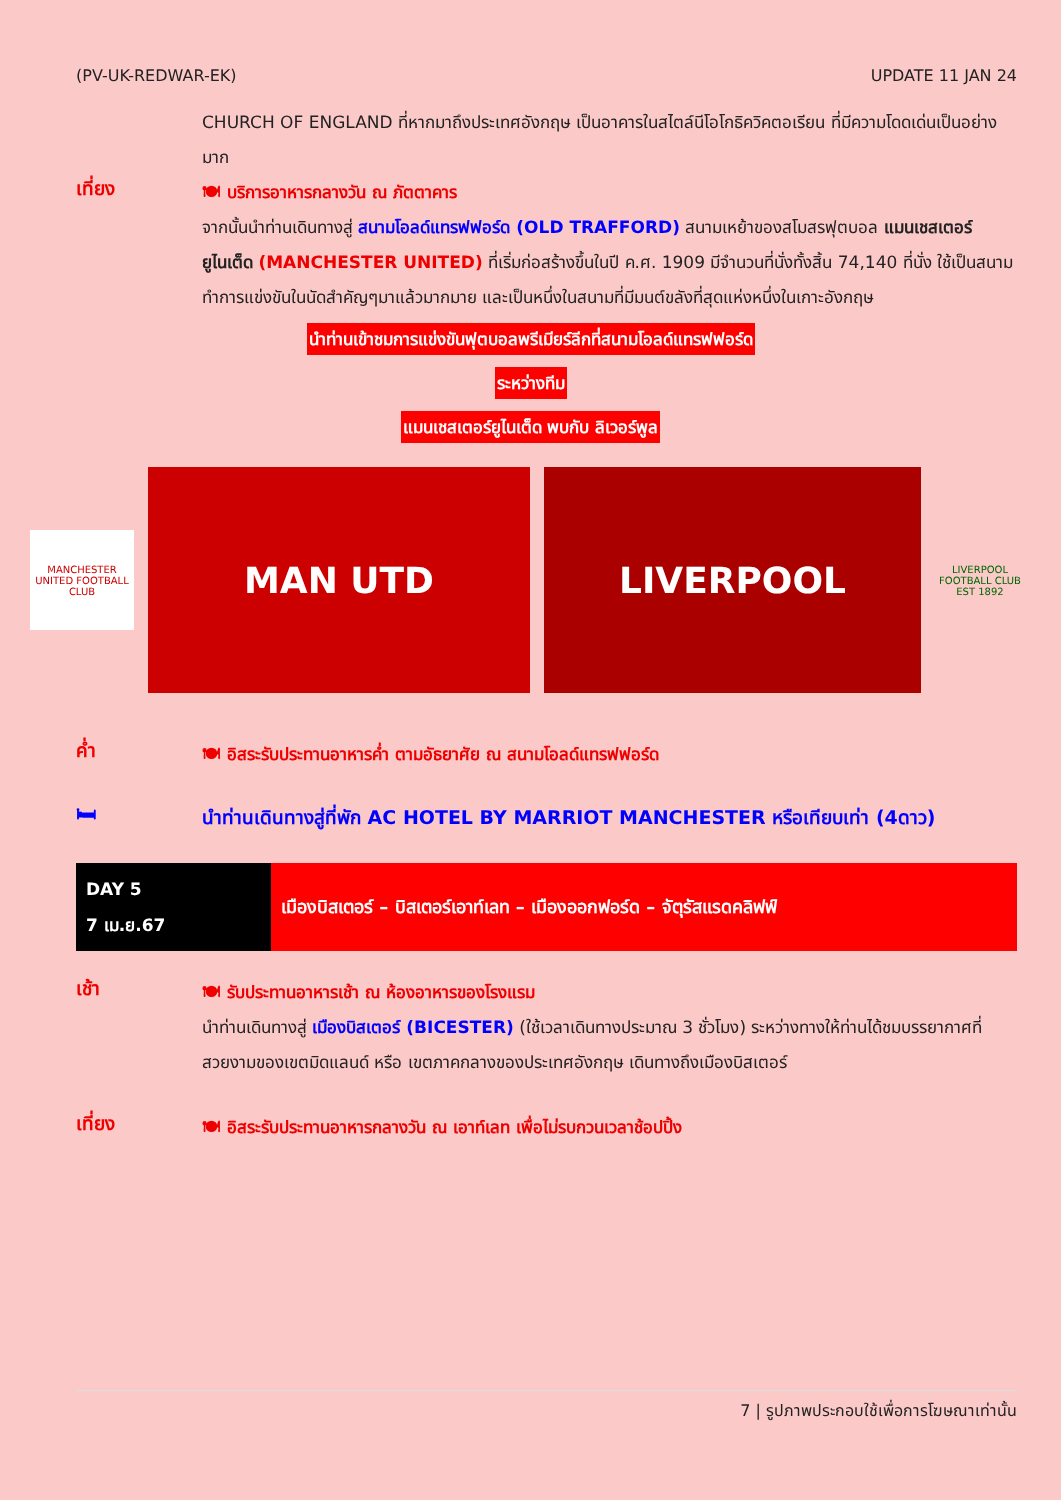(PV-UK-REDWAR-EK) UPDATE 11 JAN 24
CHURCH OF ENGLAND ที่หากมาถึงประเทศอังกฤษ เป็นอาคารในสไตล์นีโอโกธิควิคตอเรียน ที่มีความโดดเด่นเป็นอย่างมาก
เที่ยง
🍽 บริการอาหารกลางวัน ณ ภัตตาคาร
จากนั้นนำท่านเดินทางสู่ สนามโอลด์แทรฟฟอร์ด (OLD TRAFFORD) สนามเหย้าของสโมสรฟุตบอล แมนเชสเตอร์ยูไนเต็ด (MANCHESTER UNITED) ที่เริ่มก่อสร้างขึ้นในปี ค.ศ. 1909 มีจำนวนที่นั่งทั้งสิ้น 74,140 ที่นั่ง ใช้เป็นสนามทำการแข่งขันในนัดสำคัญๆมาแล้วมากมาย และเป็นหนึ่งในสนามที่มีมนต์ขลังที่สุดแห่งหนึ่งในเกาะอังกฤษ
นำท่านเข้าชมการแข่งขันฟุตบอลพรีเมียร์ลีกที่สนามโอลด์แทรฟฟอร์ด
ระหว่างทีม
แมนเชสเตอร์ยูไนเต็ด พบกับ ลิเวอร์พูล
MANCHESTER UNITED FOOTBALL CLUB
MAN UTD LIVERPOOL
LIVERPOOL FOOTBALL CLUB EST 1892
ค่ำ
🍽 อิสระรับประทานอาหารค่ำ ตามอัธยาศัย ณ สนามโอลด์แทรฟฟอร์ด
🛏
นำท่านเดินทางสู่ที่พัก AC HOTEL BY MARRIOT MANCHESTER หรือเทียบเท่า (4ดาว)
| DAY 5 7 เม.ย.67 | เมืองบิสเตอร์ – บิสเตอร์เอาท์เลท – เมืองออกฟอร์ด – จัตุรัสแรดคลิฟฟ์ |
เช้า
🍽 รับประทานอาหารเช้า ณ ห้องอาหารของโรงแรม
นำท่านเดินทางสู่ เมืองบิสเตอร์ (BICESTER) (ใช้เวลาเดินทางประมาณ 3 ชั่วโมง) ระหว่างทางให้ท่านได้ชมบรรยากาศที่สวยงามของเขตมิดแลนด์ หรือ เขตภาคกลางของประเทศอังกฤษ เดินทางถึงเมืองบิสเตอร์
เที่ยง
🍽 อิสระรับประทานอาหารกลางวัน ณ เอาท์เลท เพื่อไม่รบกวนเวลาช้อปปิ้ง
7 | รูปภาพประกอบใช้เพื่อการโฆษณาเท่านั้น